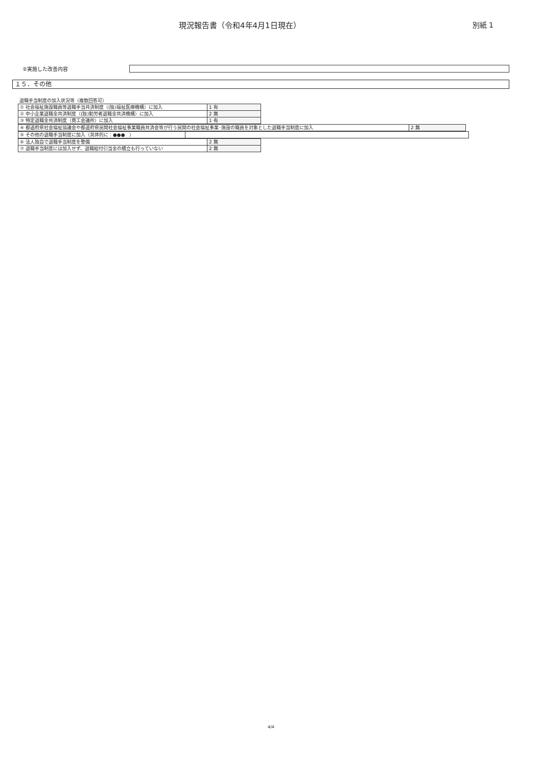現況報告書（令和4年4月1日現在） 別紙 1
②実施した改善内容
１５．その他
退職手当制度の加入状況等（複数回答可）
| ① 社会福祉施設職員等退職手当共済制度（(独)福祉医療機構）に加入 | 1 有 |
| ② 中小企業退職金共済制度（(独)勤労者退職金共済機構）に加入 | 2 無 |
| ③ 特定退職金共済制度（商工会議所）に加入 | 1 有 |
| ④ 都道府県社会福祉協議会や都道府県民間社会福祉事業職員共済会等が行う民間の社会福祉事業･施設の職員を対象とした退職手当制度に加入 | 2 無 |
| ⑤ その他の退職手当制度に加入（具体的に：●●● ） | |
| ⑥ 法人独自で退職手当制度を整備 | 2 無 |
| ⑦ 退職手当制度には加入せず、退職給付引当金の積立も行っていない | 2 無 |
4/4